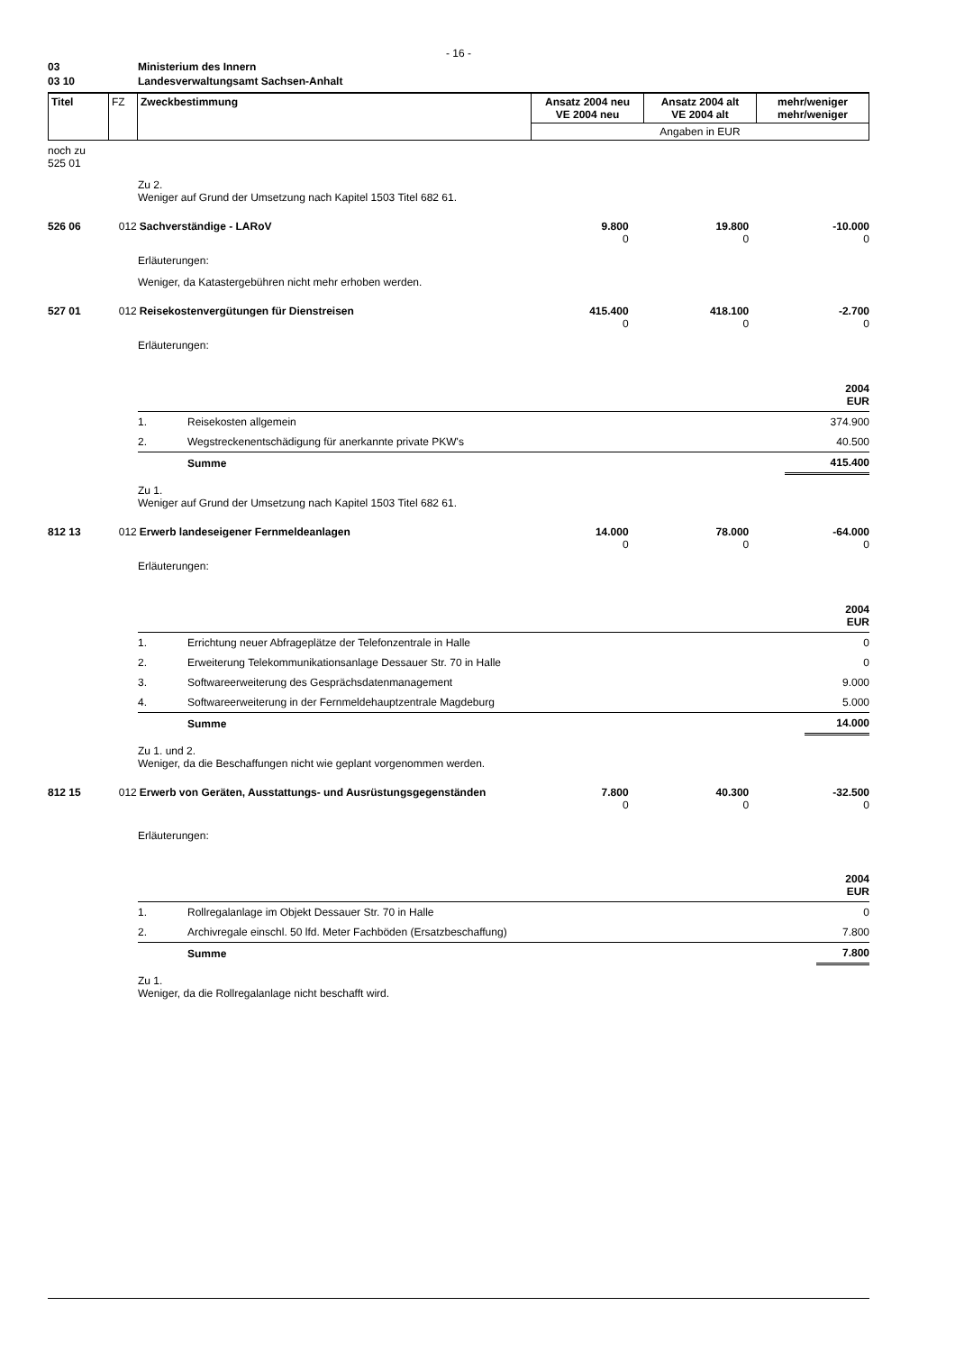- 16 -
| 03 | Ministerium des Innern |
| 03 10 | Landesverwaltungsamt Sachsen-Anhalt |
| Titel | FZ | Zweckbestimmung | Ansatz 2004 neu VE 2004 neu | Ansatz 2004 alt VE 2004 alt | mehr/weniger mehr/weniger |
| | | | Angaben in EUR | | |
noch zu
525 01
Zu 2.
Weniger auf Grund der Umsetzung nach Kapitel 1503 Titel 682 61.
526 06 012 Sachverständige - LARoV 9.800
0
19.800
0
-10.000
0
Erläuterungen:
Weniger, da Katastergebühren nicht mehr erhoben werden.
527 01 012 Reisekostenvergütungen für Dienstreisen 415.400
0
418.100
0
-2.700
0
Erläuterungen:
| | | 2004 EUR |
| 1. | Reisekosten allgemein | 374.900 |
| 2. | Wegstreckenentschädigung für anerkannte private PKW's | 40.500 |
| | Summe | 415.400 |
Zu 1.
Weniger auf Grund der Umsetzung nach Kapitel 1503 Titel 682 61.
812 13 012 Erwerb landeseigener Fernmeldeanlagen 14.000
0
78.000
0
-64.000
0
Erläuterungen:
| | | 2004 EUR |
| 1. | Errichtung neuer Abfrageplätze der Telefonzentrale in Halle | 0 |
| 2. | Erweiterung Telekommunikationsanlage Dessauer Str. 70 in Halle | 0 |
| 3. | Softwareerweiterung des Gesprächsdatenmanagement | 9.000 |
| 4. | Softwareerweiterung in der Fernmeldehauptzentrale Magdeburg | 5.000 |
| | Summe | 14.000 |
Zu 1. und 2.
Weniger, da die Beschaffungen nicht wie geplant vorgenommen werden.
812 15 012 Erwerb von Geräten, Ausstattungs- und Ausrüstungsgegenständen
7.800
0
40.300
0
-32.500
0
Erläuterungen:
| | | 2004 EUR |
| 1. | Rollregalanlage im Objekt Dessauer Str. 70 in Halle | 0 |
| 2. | Archivregale einschl. 50 lfd. Meter Fachböden (Ersatzbeschaffung) | 7.800 |
| | Summe | 7.800 |
Zu 1.
Weniger, da die Rollregalanlage nicht beschafft wird.